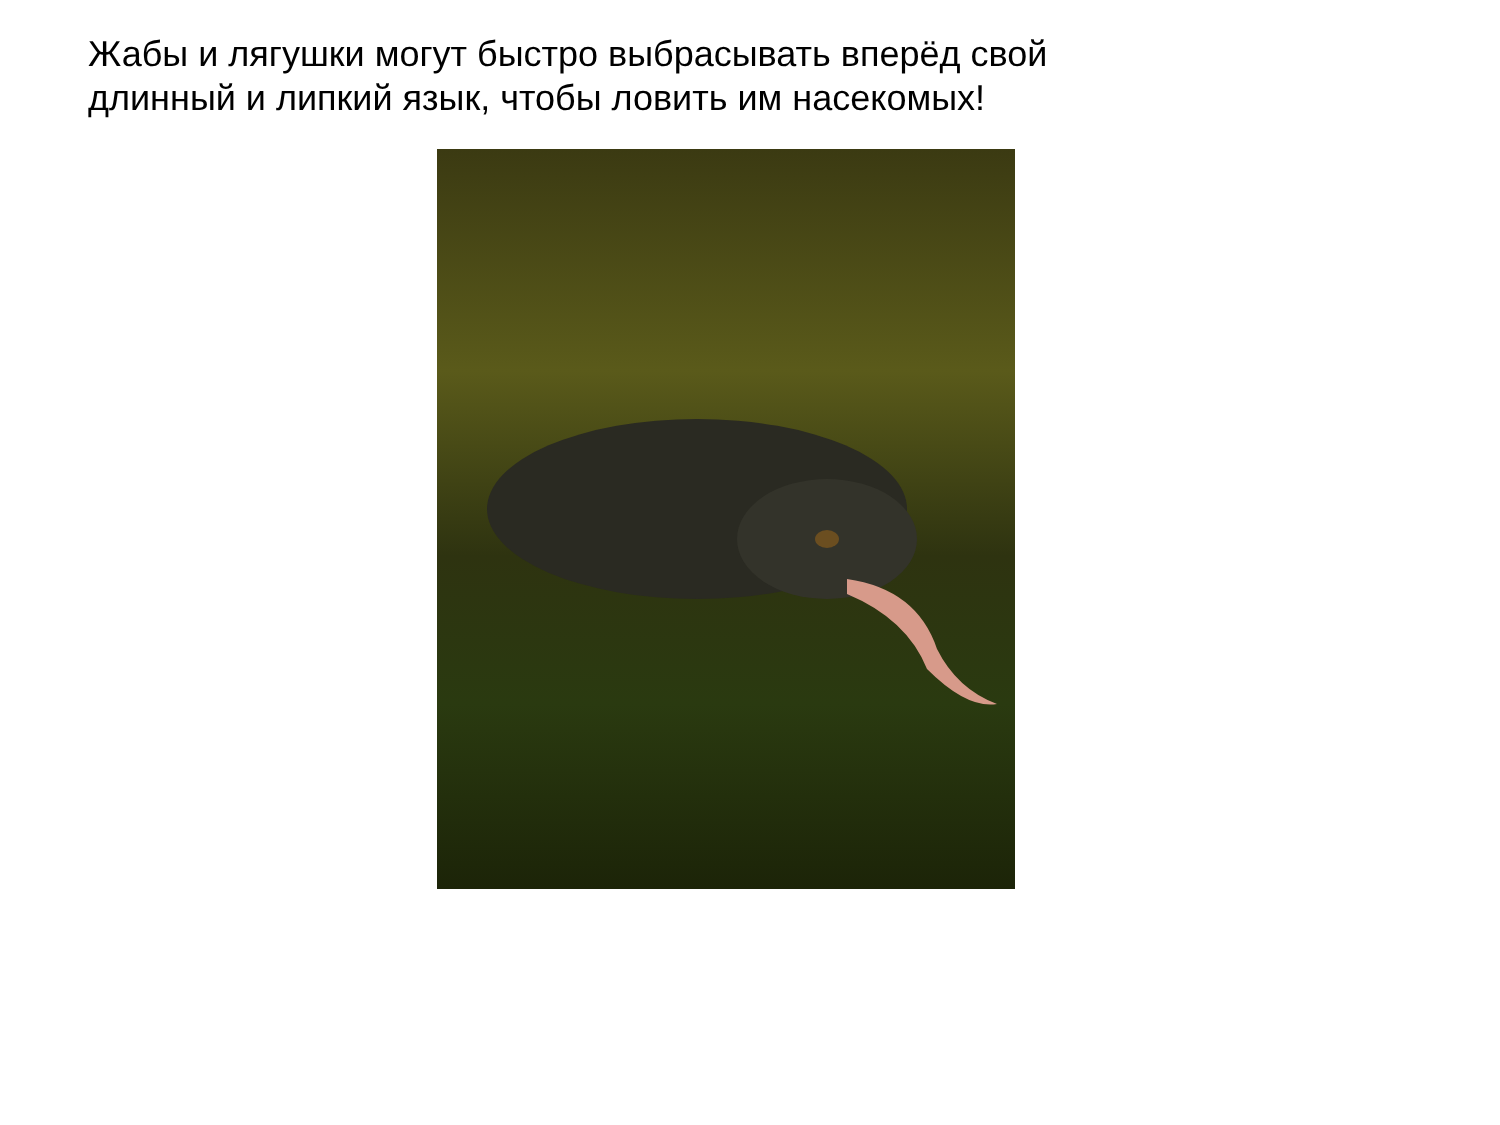Жабы и лягушки могут быстро выбрасывать вперёд свой
длинный и липкий язык, чтобы ловить им насекомых!